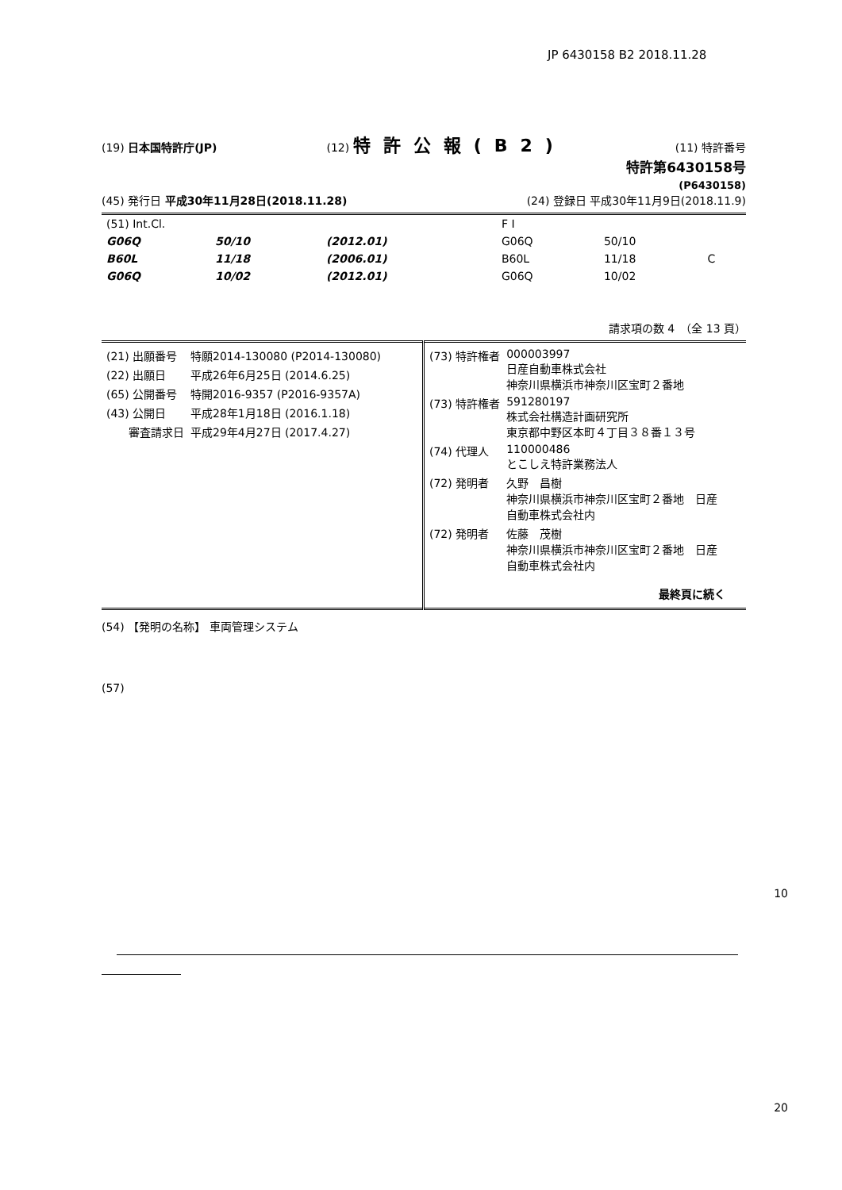JP 6430158 B2 2018.11.28
(19) 日本国特許庁(JP) (12) 特許公報(B2) (11) 特許番号
特許第6430158号
(P6430158)
(45) 発行日 平成30年11月28日(2018.11.28) (24) 登録日 平成30年11月9日(2018.11.9)
| (51) Int.Cl. | | | F I | | |
| G06Q | 50/10 | (2012.01) | G06Q | 50/10 | |
| B60L | 11/18 | (2006.01) | B60L | 11/18 | C |
| G06Q | 10/02 | (2012.01) | G06Q | 10/02 | |
請求項の数 4　（全 13 頁）
| / (21) 出願番号 / 特願2014-130080 (P2014-130080) / / (22) 出願日 / 平成26年6月25日 (2014.6.25) / / (65) 公開番号 / 特開2016-9357 (P2016-9357A) / / (43) 公開日 / 平成28年1月18日 (2016.1.18) / / 審査請求日 / 平成29年4月27日 (2017.4.27) / | / (73) 特許権者 / 000003997 日産自動車株式会社 神奈川県横浜市神奈川区宝町２番地 / / (73) 特許権者 / 591280197 株式会社構造計画研究所 東京都中野区本町４丁目３８番１３号 / / (74) 代理人 / 110000486 とこしえ特許業務法人 / / (72) 発明者 / 久野 昌樹 神奈川県横浜市神奈川区宝町２番地 日産 自動車株式会社内 / / (72) 発明者 / 佐藤 茂樹 神奈川県横浜市神奈川区宝町２番地 日産 自動車株式会社内 / 最終頁に続く |
(54) 【発明の名称】 車両管理システム
(57)
10
20